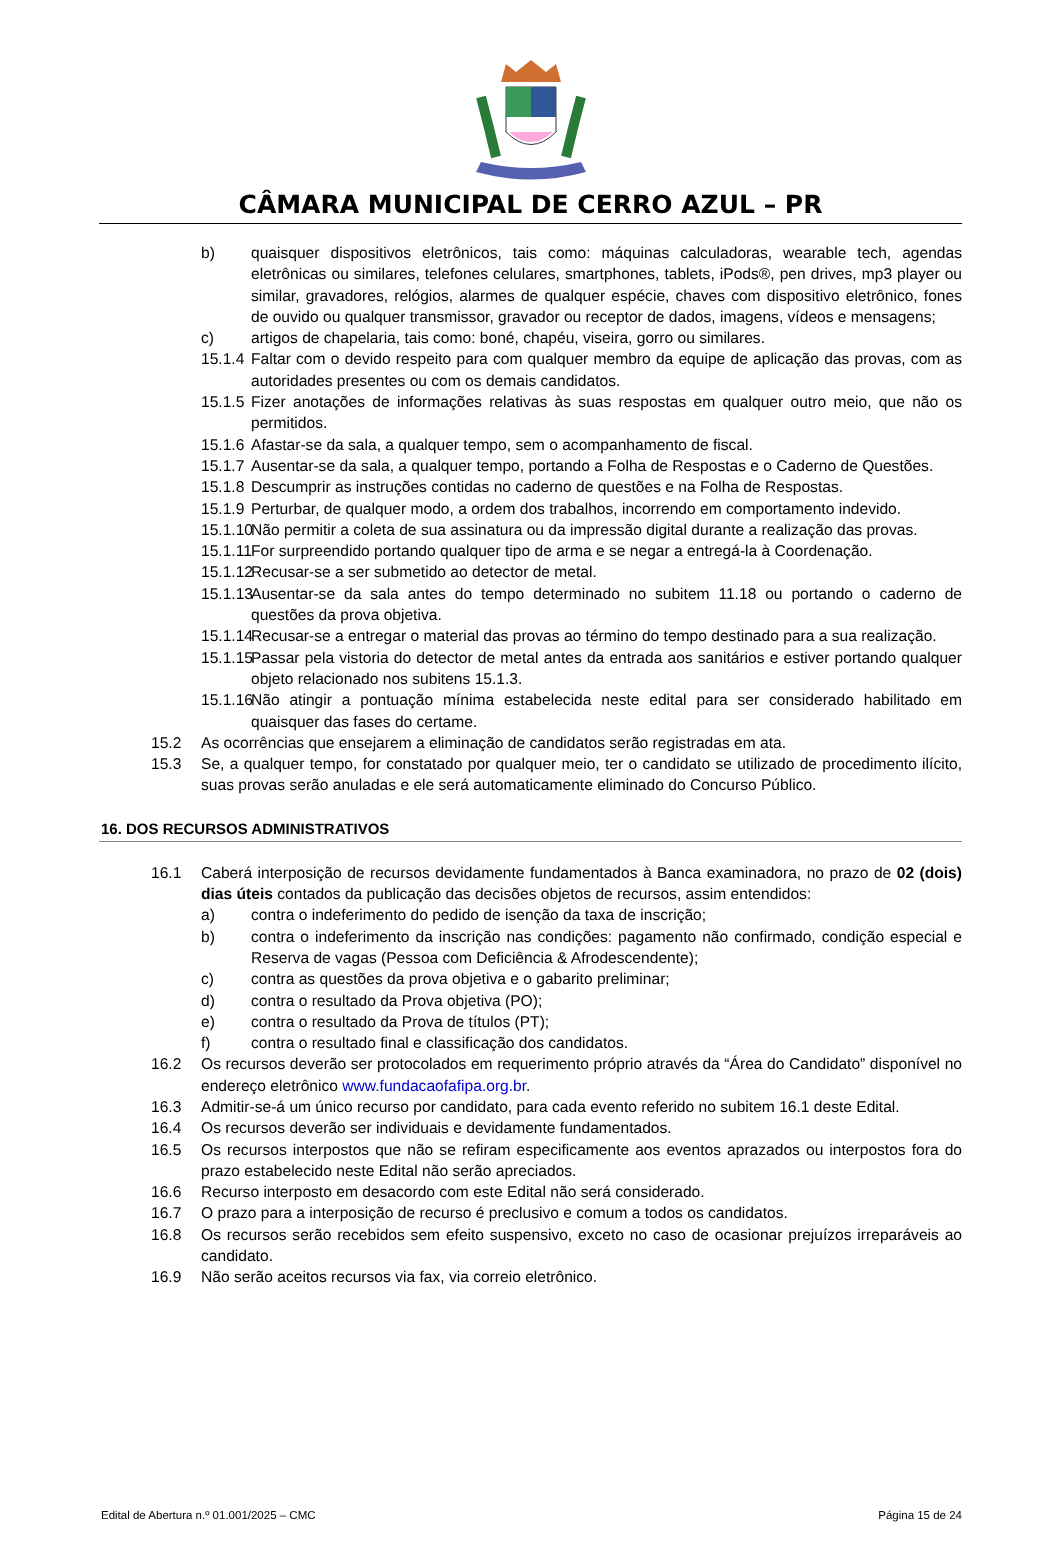CÂMARA MUNICIPAL DE CERRO AZUL – PR
b) quaisquer dispositivos eletrônicos, tais como: máquinas calculadoras, wearable tech, agendas eletrônicas ou similares, telefones celulares, smartphones, tablets, iPods®, pen drives, mp3 player ou similar, gravadores, relógios, alarmes de qualquer espécie, chaves com dispositivo eletrônico, fones de ouvido ou qualquer transmissor, gravador ou receptor de dados, imagens, vídeos e mensagens;
c) artigos de chapelaria, tais como: boné, chapéu, viseira, gorro ou similares.
15.1.4 Faltar com o devido respeito para com qualquer membro da equipe de aplicação das provas, com as autoridades presentes ou com os demais candidatos.
15.1.5 Fizer anotações de informações relativas às suas respostas em qualquer outro meio, que não os permitidos.
15.1.6 Afastar-se da sala, a qualquer tempo, sem o acompanhamento de fiscal.
15.1.7 Ausentar-se da sala, a qualquer tempo, portando a Folha de Respostas e o Caderno de Questões.
15.1.8 Descumprir as instruções contidas no caderno de questões e na Folha de Respostas.
15.1.9 Perturbar, de qualquer modo, a ordem dos trabalhos, incorrendo em comportamento indevido.
15.1.10 Não permitir a coleta de sua assinatura ou da impressão digital durante a realização das provas.
15.1.11 For surpreendido portando qualquer tipo de arma e se negar a entregá-la à Coordenação.
15.1.12 Recusar-se a ser submetido ao detector de metal.
15.1.13 Ausentar-se da sala antes do tempo determinado no subitem 11.18 ou portando o caderno de questões da prova objetiva.
15.1.14 Recusar-se a entregar o material das provas ao término do tempo destinado para a sua realização.
15.1.15 Passar pela vistoria do detector de metal antes da entrada aos sanitários e estiver portando qualquer objeto relacionado nos subitens 15.1.3.
15.1.16 Não atingir a pontuação mínima estabelecida neste edital para ser considerado habilitado em quaisquer das fases do certame.
15.2 As ocorrências que ensejarem a eliminação de candidatos serão registradas em ata.
15.3 Se, a qualquer tempo, for constatado por qualquer meio, ter o candidato se utilizado de procedimento ilícito, suas provas serão anuladas e ele será automaticamente eliminado do Concurso Público.
16. DOS RECURSOS ADMINISTRATIVOS
16.1 Caberá interposição de recursos devidamente fundamentados à Banca examinadora, no prazo de 02 (dois) dias úteis contados da publicação das decisões objetos de recursos, assim entendidos:
a) contra o indeferimento do pedido de isenção da taxa de inscrição;
b) contra o indeferimento da inscrição nas condições: pagamento não confirmado, condição especial e Reserva de vagas (Pessoa com Deficiência & Afrodescendente);
c) contra as questões da prova objetiva e o gabarito preliminar;
d) contra o resultado da Prova objetiva (PO);
e) contra o resultado da Prova de títulos (PT);
f) contra o resultado final e classificação dos candidatos.
16.2 Os recursos deverão ser protocolados em requerimento próprio através da “Área do Candidato” disponível no endereço eletrônico www.fundacaofafipa.org.br.
16.3 Admitir-se-á um único recurso por candidato, para cada evento referido no subitem 16.1 deste Edital.
16.4 Os recursos deverão ser individuais e devidamente fundamentados.
16.5 Os recursos interpostos que não se refiram especificamente aos eventos aprazados ou interpostos fora do prazo estabelecido neste Edital não serão apreciados.
16.6 Recurso interposto em desacordo com este Edital não será considerado.
16.7 O prazo para a interposição de recurso é preclusivo e comum a todos os candidatos.
16.8 Os recursos serão recebidos sem efeito suspensivo, exceto no caso de ocasionar prejuízos irreparáveis ao candidato.
16.9 Não serão aceitos recursos via fax, via correio eletrônico.
Edital de Abertura n.º 01.001/2025 – CMC Página 15 de 24